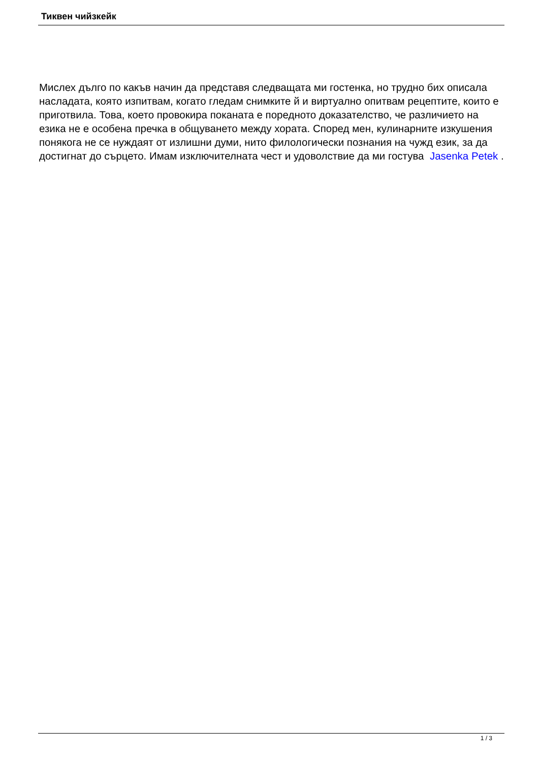Тиквен чийзкейк
Мислех дълго по какъв начин да представя следващата ми гостенка, но трудно бих описала насладата, която изпитвам, когато гледам снимките й и виртуално опитвам рецептите, които е приготвила. Това, което провокира поканата е поредното доказателство, че различието на езика не е особена пречка в общуването между хората. Според мен, кулинарните изкушения понякога не се нуждаят от излишни думи, нито филологически познания на чужд език, за да достигнат до сърцето. Имам изключителната чест и удоволствие да ми гостува Jasenka Petek .
1 / 3